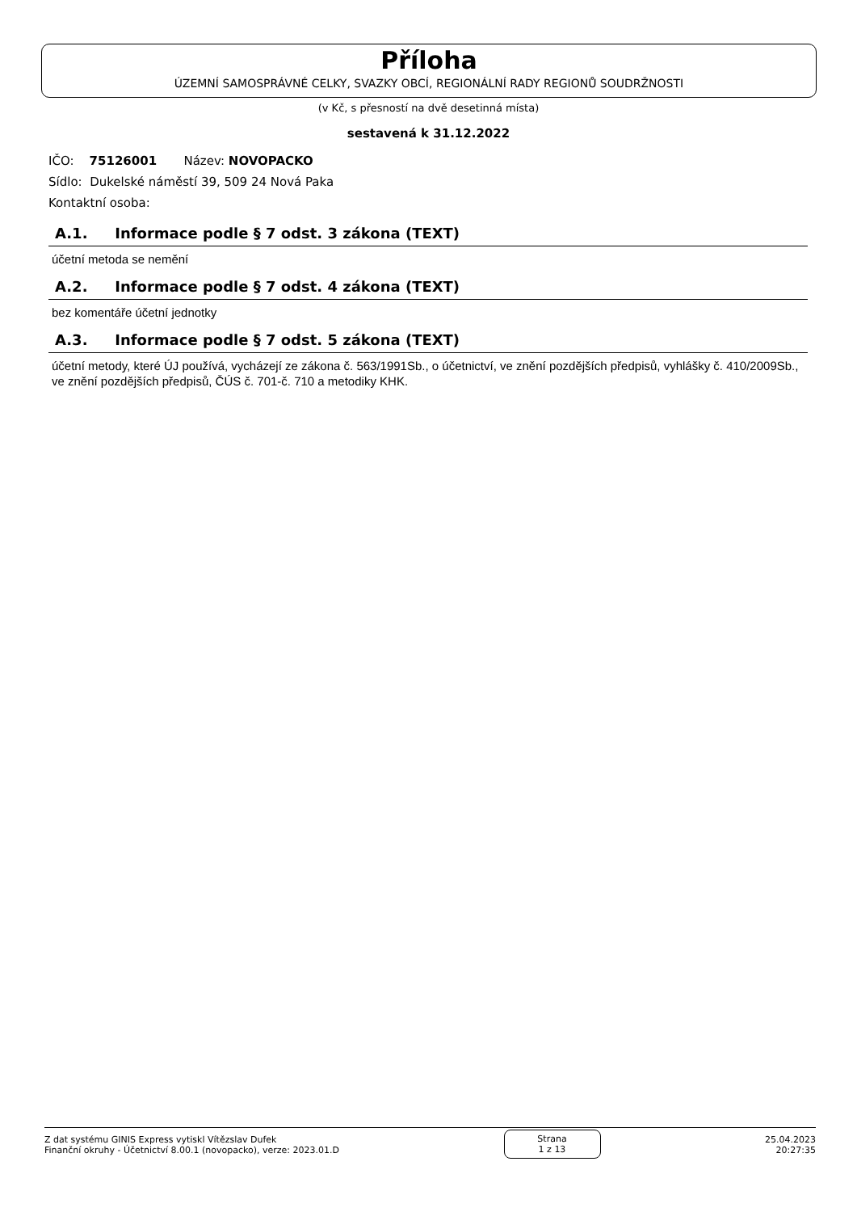Příloha
ÚZEMNÍ SAMOSPRÁVNÉ CELKY, SVAZKY OBCÍ, REGIONÁLNÍ RADY REGIONŮ SOUDRŽNOSTI
(v Kč, s přesností na dvě desetinná místa)
sestavená k 31.12.2022
IČO: 75126001 Název: NOVOPACKO
Sídlo: Dukelské náměstí 39, 509 24 Nová Paka
Kontaktní osoba:
A.1. Informace podle § 7 odst. 3 zákona (TEXT)
účetní metoda se nemění
A.2. Informace podle § 7 odst. 4 zákona (TEXT)
bez komentáře účetní jednotky
A.3. Informace podle § 7 odst. 5 zákona (TEXT)
účetní metody, které ÚJ používá, vycházejí ze zákona č. 563/1991Sb., o účetnictví, ve znění pozdějších předpisů, vyhlášky č. 410/2009Sb., ve znění pozdějších předpisů, ČÚS č. 701-č. 710 a metodiky KHK.
Z dat systému GINIS Express vytiskl Vítězslav Dufek
Finanční okruhy - Účetnictví 8.00.1 (novopacko), verze: 2023.01.D
Strana
1 z 13
25.04.2023
20:27:35